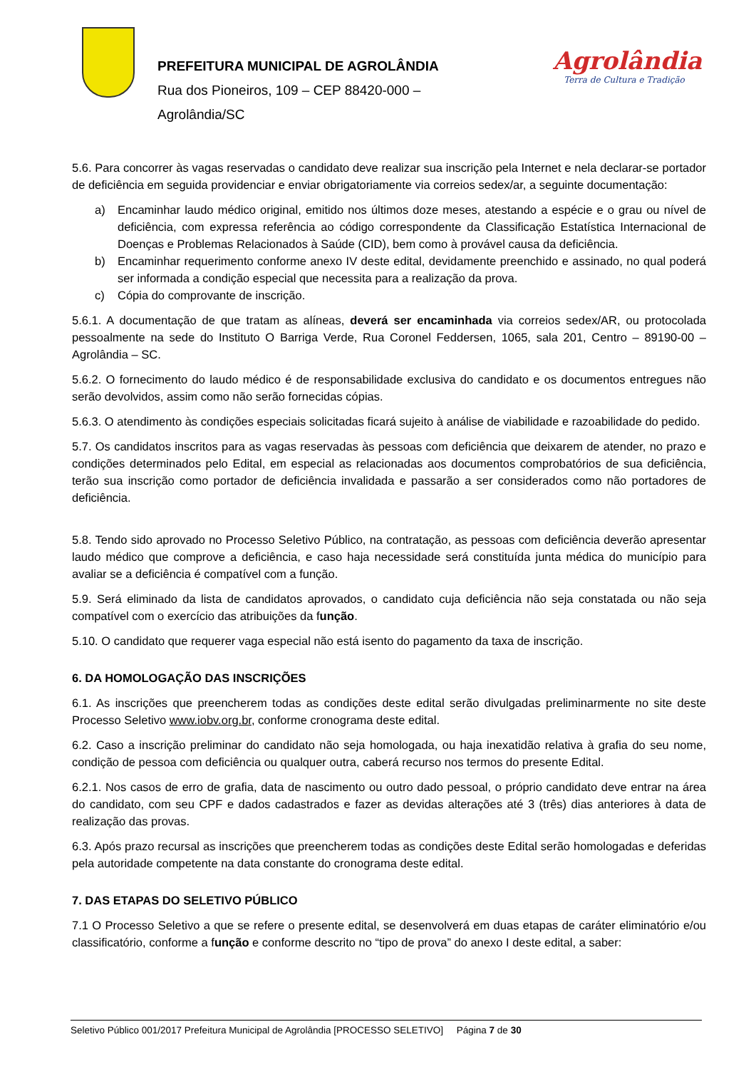PREFEITURA MUNICIPAL DE AGROLÂNDIA
Rua dos Pioneiros, 109 – CEP 88420-000 –
Agrolândia/SC
Agrolândia
Terra de Cultura e Tradição
5.6. Para concorrer às vagas reservadas o candidato deve realizar sua inscrição pela Internet e nela declarar-se portador de deficiência em seguida providenciar e enviar obrigatoriamente via correios sedex/ar, a seguinte documentação:
a) Encaminhar laudo médico original, emitido nos últimos doze meses, atestando a espécie e o grau ou nível de deficiência, com expressa referência ao código correspondente da Classificação Estatística Internacional de Doenças e Problemas Relacionados à Saúde (CID), bem como à provável causa da deficiência.
b) Encaminhar requerimento conforme anexo IV deste edital, devidamente preenchido e assinado, no qual poderá ser informada a condição especial que necessita para a realização da prova.
c) Cópia do comprovante de inscrição.
5.6.1. A documentação de que tratam as alíneas, deverá ser encaminhada via correios sedex/AR, ou protocolada pessoalmente na sede do Instituto O Barriga Verde, Rua Coronel Feddersen, 1065, sala 201, Centro – 89190-00 – Agrolândia – SC.
5.6.2. O fornecimento do laudo médico é de responsabilidade exclusiva do candidato e os documentos entregues não serão devolvidos, assim como não serão fornecidas cópias.
5.6.3. O atendimento às condições especiais solicitadas ficará sujeito à análise de viabilidade e razoabilidade do pedido.
5.7. Os candidatos inscritos para as vagas reservadas às pessoas com deficiência que deixarem de atender, no prazo e condições determinados pelo Edital, em especial as relacionadas aos documentos comprobatórios de sua deficiência, terão sua inscrição como portador de deficiência invalidada e passarão a ser considerados como não portadores de deficiência.
5.8. Tendo sido aprovado no Processo Seletivo Público, na contratação, as pessoas com deficiência deverão apresentar laudo médico que comprove a deficiência, e caso haja necessidade será constituída junta médica do município para avaliar se a deficiência é compatível com a função.
5.9. Será eliminado da lista de candidatos aprovados, o candidato cuja deficiência não seja constatada ou não seja compatível com o exercício das atribuições da função.
5.10. O candidato que requerer vaga especial não está isento do pagamento da taxa de inscrição.
6. DA HOMOLOGAÇÃO DAS INSCRIÇÕES
6.1. As inscrições que preencherem todas as condições deste edital serão divulgadas preliminarmente no site deste Processo Seletivo www.iobv.org.br, conforme cronograma deste edital.
6.2. Caso a inscrição preliminar do candidato não seja homologada, ou haja inexatidão relativa à grafia do seu nome, condição de pessoa com deficiência ou qualquer outra, caberá recurso nos termos do presente Edital.
6.2.1. Nos casos de erro de grafia, data de nascimento ou outro dado pessoal, o próprio candidato deve entrar na área do candidato, com seu CPF e dados cadastrados e fazer as devidas alterações até 3 (três) dias anteriores à data de realização das provas.
6.3. Após prazo recursal as inscrições que preencherem todas as condições deste Edital serão homologadas e deferidas pela autoridade competente na data constante do cronograma deste edital.
7. DAS ETAPAS DO SELETIVO PÚBLICO
7.1 O Processo Seletivo a que se refere o presente edital, se desenvolverá em duas etapas de caráter eliminatório e/ou classificatório, conforme a função e conforme descrito no “tipo de prova” do anexo I deste edital, a saber:
Seletivo Público 001/2017 Prefeitura Municipal de Agrolândia [PROCESSO SELETIVO] Página 7 de 30